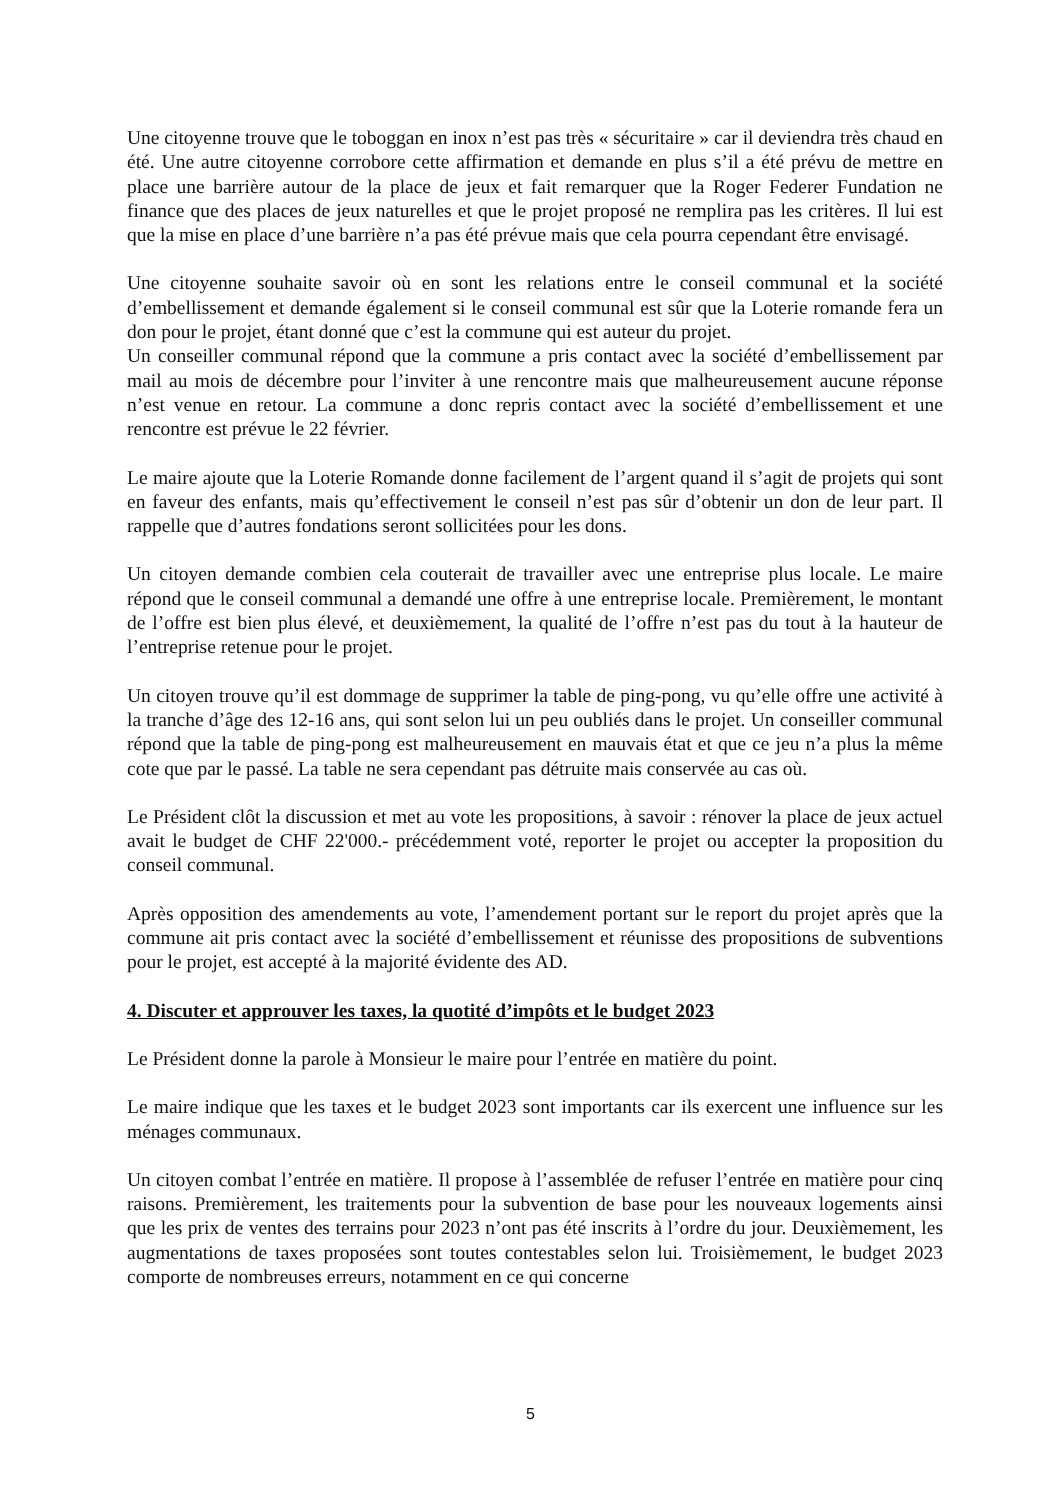Une citoyenne trouve que le toboggan en inox n’est pas très « sécuritaire » car il deviendra très chaud en été. Une autre citoyenne corrobore cette affirmation et demande en plus s’il a été prévu de mettre en place une barrière autour de la place de jeux et fait remarquer que la Roger Federer Fundation ne finance que des places de jeux naturelles et que le projet proposé ne remplira pas les critères. Il lui est que la mise en place d’une barrière n’a pas été prévue mais que cela pourra cependant être envisagé.
Une citoyenne souhaite savoir où en sont les relations entre le conseil communal et la société d’embellissement et demande également si le conseil communal est sûr que la Loterie romande fera un don pour le projet, étant donné que c’est la commune qui est auteur du projet.
Un conseiller communal répond que la commune a pris contact avec la société d’embellissement par mail au mois de décembre pour l’inviter à une rencontre mais que malheureusement aucune réponse n’est venue en retour. La commune a donc repris contact avec la société d’embellissement et une rencontre est prévue le 22 février.
Le maire ajoute que la Loterie Romande donne facilement de l’argent quand il s’agit de projets qui sont en faveur des enfants, mais qu’effectivement le conseil n’est pas sûr d’obtenir un don de leur part. Il rappelle que d’autres fondations seront sollicitées pour les dons.
Un citoyen demande combien cela couterait de travailler avec une entreprise plus locale. Le maire répond que le conseil communal a demandé une offre à une entreprise locale. Premièrement, le montant de l’offre est bien plus élevé, et deuxièmement, la qualité de l’offre n’est pas du tout à la hauteur de l’entreprise retenue pour le projet.
Un citoyen trouve qu’il est dommage de supprimer la table de ping-pong, vu qu’elle offre une activité à la tranche d’âge des 12-16 ans, qui sont selon lui un peu oubliés dans le projet. Un conseiller communal répond que la table de ping-pong est malheureusement en mauvais état et que ce jeu n’a plus la même cote que par le passé. La table ne sera cependant pas détruite mais conservée au cas où.
Le Président clôt la discussion et met au vote les propositions, à savoir : rénover la place de jeux actuel avait le budget de CHF 22'000.- précédemment voté, reporter le projet ou accepter la proposition du conseil communal.
Après opposition des amendements au vote, l’amendement portant sur le report du projet après que la commune ait pris contact avec la société d’embellissement et réunisse des propositions de subventions pour le projet, est accepté à la majorité évidente des AD.
4. Discuter et approuver les taxes, la quotité d’impôts et le budget 2023
Le Président donne la parole à Monsieur le maire pour l’entrée en matière du point.
Le maire indique que les taxes et le budget 2023 sont importants car ils exercent une influence sur les ménages communaux.
Un citoyen combat l’entrée en matière. Il propose à l’assemblée de refuser l’entrée en matière pour cinq raisons. Premièrement, les traitements pour la subvention de base pour les nouveaux logements ainsi que les prix de ventes des terrains pour 2023 n’ont pas été inscrits à l’ordre du jour. Deuxièmement, les augmentations de taxes proposées sont toutes contestables selon lui. Troisièmement, le budget 2023 comporte de nombreuses erreurs, notamment en ce qui concerne
5